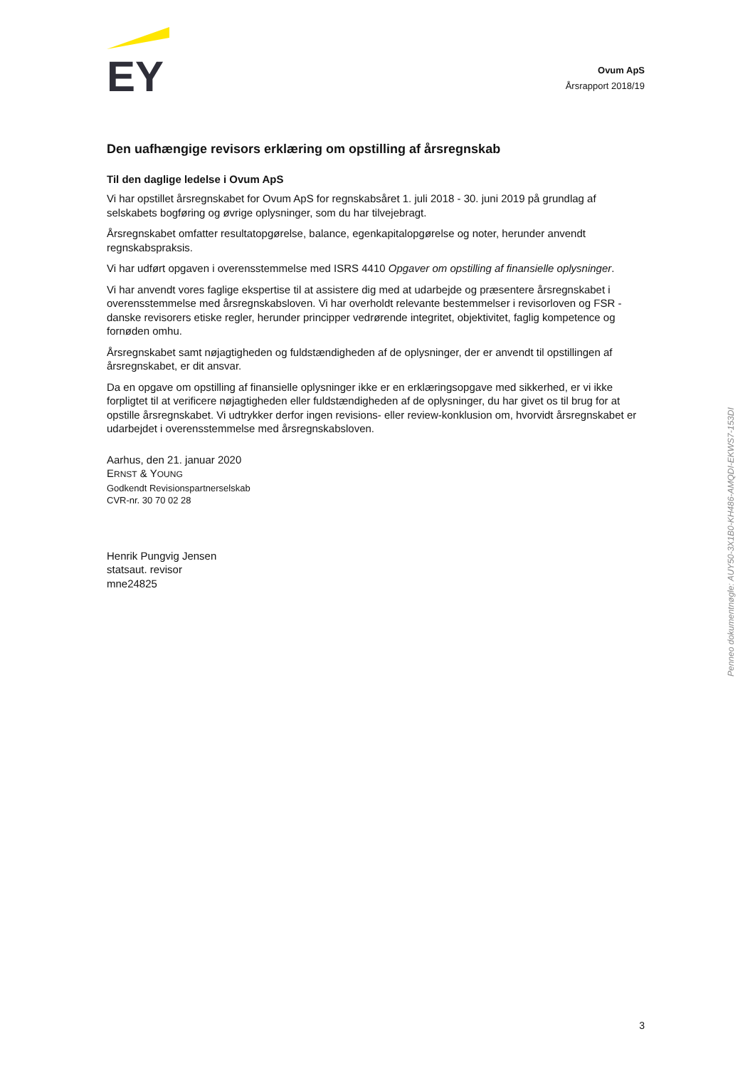EY
Ovum ApS
Årsrapport 2018/19
Den uafhængige revisors erklæring om opstilling af årsregnskab
Til den daglige ledelse i Ovum ApS
Vi har opstillet årsregnskabet for Ovum ApS for regnskabsåret 1. juli 2018 - 30. juni 2019 på grund­lag af selskabets bogføring og øvrige oplysninger, som du har tilvejebragt.
Årsregnskabet omfatter resultatopgørelse, balance, egenkapitalopgørelse og noter, herunder anvendt regnskabspraksis.
Vi har udført opgaven i overensstemmelse med ISRS 4410 Opgaver om opstilling af finansielle oplys­ninger.
Vi har anvendt vores faglige ekspertise til at assistere dig med at udarbejde og præsentere årsregn­skabet i overensstemmelse med årsregnskabsloven. Vi har overholdt relevante bestemmelser i revisorloven og FSR - danske revisorers etiske regler, herunder principper vedrørende integritet, ob­jektivitet, faglig kompetence og fornøden omhu.
Årsregnskabet samt nøjagtigheden og fuldstændigheden af de oplysninger, der er anvendt til opstillin­gen af årsregnskabet, er dit ansvar.
Da en opgave om opstilling af finansielle oplysninger ikke er en erklæringsopgave med sikkerhed, er vi ikke forpligtet til at verificere nøjagtigheden eller fuldstændigheden af de oplysninger, du har givet os til brug for at opstille årsregnskabet. Vi udtrykker derfor ingen revisions- eller review-konklusion om, hvorvidt årsregnskabet er udarbejdet i overensstemmelse med årsregnskabsloven.
Aarhus, den 21. januar 2020
ERNST & YOUNG
Godkendt Revisionspartnerselskab
CVR-nr. 30 70 02 28
Henrik Pungvig Jensen
statsaut. revisor
mne24825
Penneo dokumentnøgle: AUY50-3X1B0-KH486-AMQDI-EKWS7-153DI
3